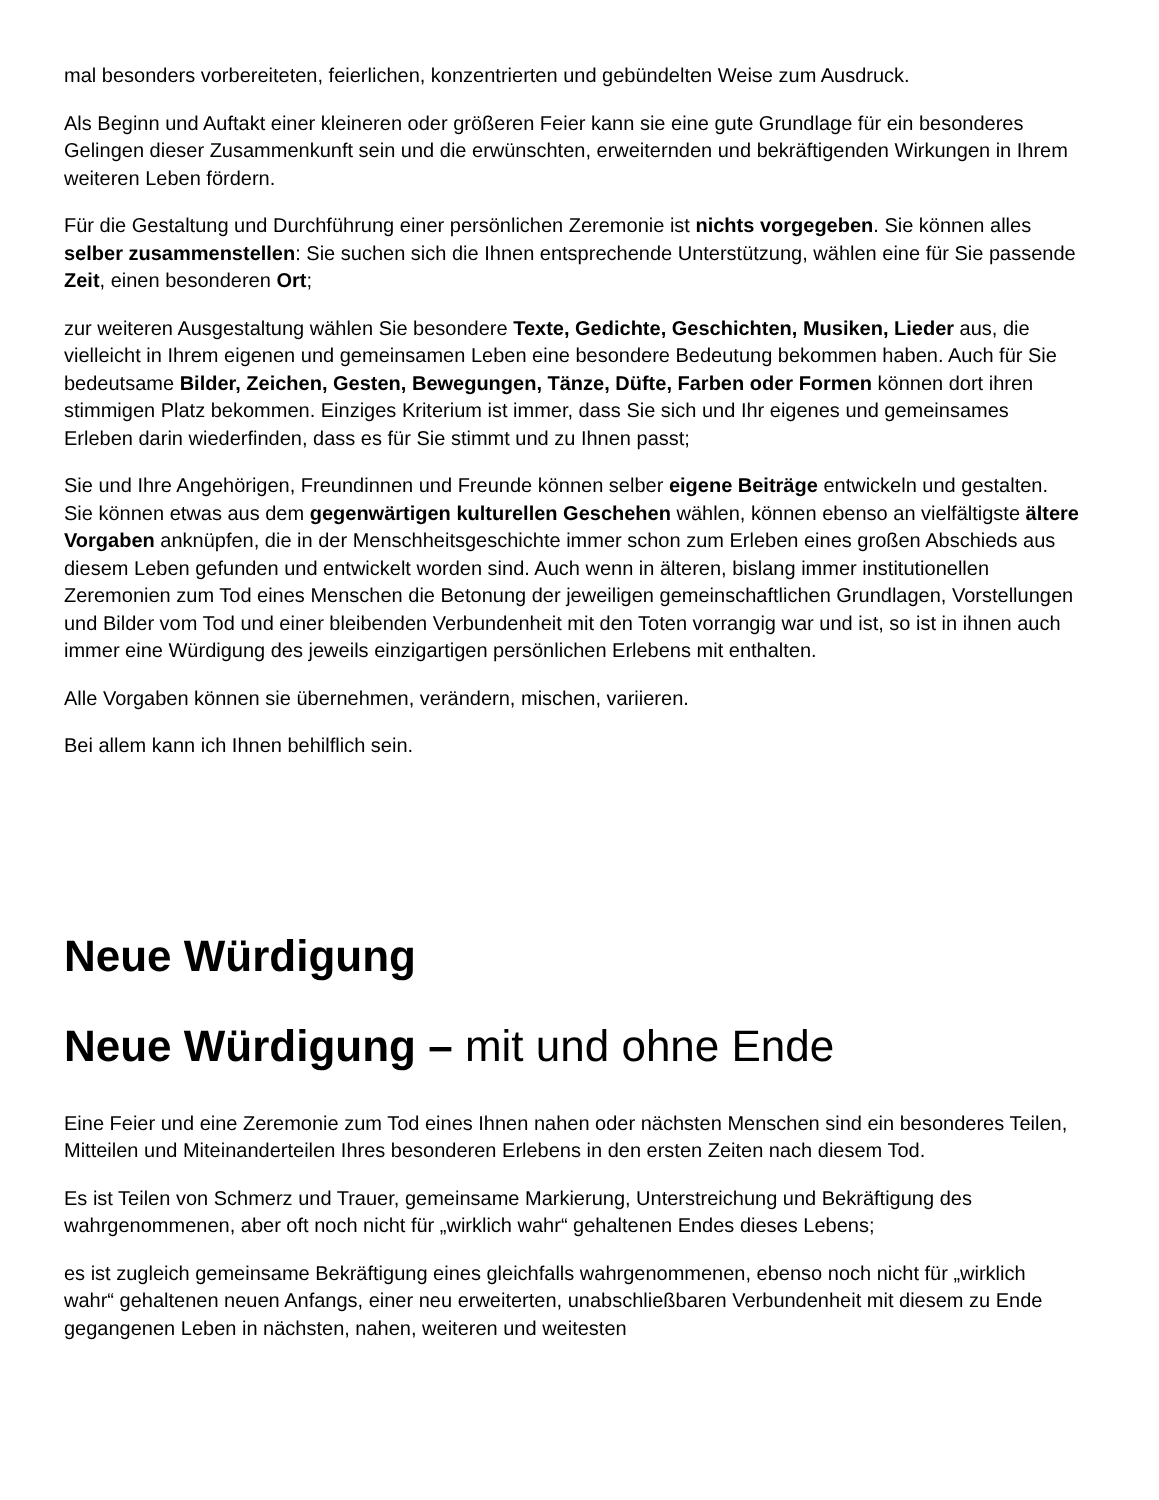mal besonders vorbereiteten, feierlichen, konzentrierten und gebündelten Weise zum Ausdruck.
Als Beginn und Auftakt einer kleineren oder größeren Feier kann sie eine gute Grundlage für ein besonderes Gelingen dieser Zusammenkunft sein und die erwünschten, erweiternden und bekräftigenden Wirkungen in Ihrem weiteren Leben fördern.
Für die Gestaltung und Durchführung einer persönlichen Zeremonie ist nichts vorgegeben. Sie können alles selber zusammenstellen: Sie suchen sich die Ihnen entsprechende Unterstützung, wählen eine für Sie passende Zeit, einen besonderen Ort;
zur weiteren Ausgestaltung wählen Sie besondere Texte, Gedichte, Geschichten, Musiken, Lieder aus, die vielleicht in Ihrem eigenen und gemeinsamen Leben eine besondere Bedeutung bekommen haben. Auch für Sie bedeutsame Bilder, Zeichen, Gesten, Bewegungen, Tänze, Düfte, Farben oder Formen können dort ihren stimmigen Platz bekommen. Einziges Kriterium ist immer, dass Sie sich und Ihr eigenes und gemeinsames Erleben darin wiederfinden, dass es für Sie stimmt und zu Ihnen passt;
Sie und Ihre Angehörigen, Freundinnen und Freunde können selber eigene Beiträge entwickeln und gestalten. Sie können etwas aus dem gegenwärtigen kulturellen Geschehen wählen, können ebenso an vielfältigste ältere Vorgaben anknüpfen, die in der Menschheitsgeschichte immer schon zum Erleben eines großen Abschieds aus diesem Leben gefunden und entwickelt worden sind. Auch wenn in älteren, bislang immer institutionellen Zeremonien zum Tod eines Menschen die Betonung der jeweiligen gemeinschaftlichen Grundlagen, Vorstellungen und Bilder vom Tod und einer bleibenden Verbundenheit mit den Toten vorrangig war und ist, so ist in ihnen auch immer eine Würdigung des jeweils einzigartigen persönlichen Erlebens mit enthalten.
Alle Vorgaben können sie übernehmen, verändern, mischen, variieren.
Bei allem kann ich Ihnen behilflich sein.
Neue Würdigung
Neue Würdigung – mit und ohne Ende
Eine Feier und eine Zeremonie zum Tod eines Ihnen nahen oder nächsten Menschen sind ein besonderes Teilen, Mitteilen und Miteinanderteilen Ihres besonderen Erlebens in den ersten Zeiten nach diesem Tod.
Es ist Teilen von Schmerz und Trauer, gemeinsame Markierung, Unterstreichung und Bekräftigung des wahrgenommenen, aber oft noch nicht für „wirklich wahr“ gehaltenen Endes dieses Lebens;
es ist zugleich gemeinsame Bekräftigung eines gleichfalls wahrgenommenen, ebenso noch nicht für „wirklich wahr“ gehaltenen neuen Anfangs, einer neu erweiterten, unabschließbaren Verbundenheit mit diesem zu Ende gegangenen Leben in nächsten, nahen, weiteren und weitesten